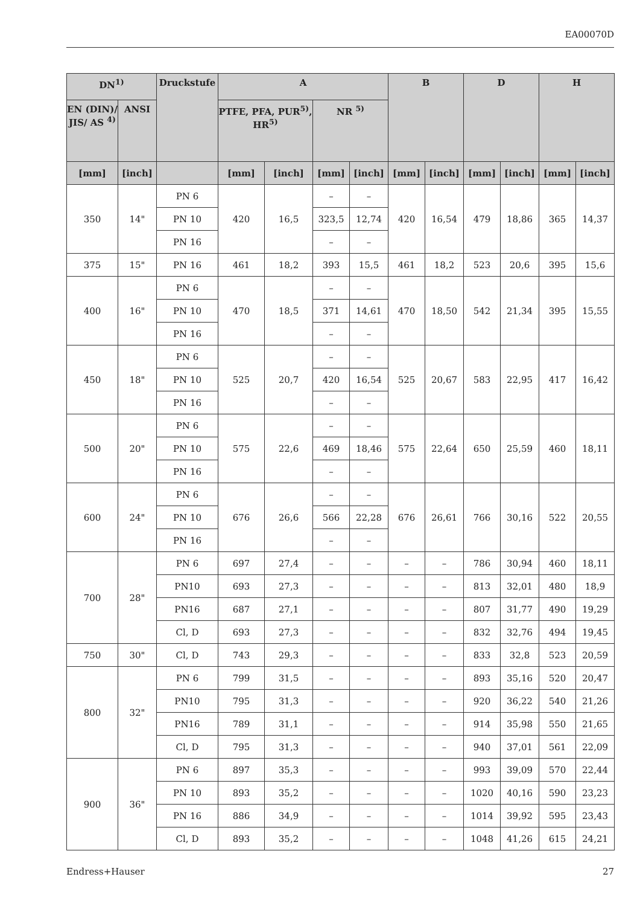EA00070D
| DN<sup>1)</sup> | | Druckstufe | A | | | | B | | D | | H | |
| --- | --- | --- | --- | --- | --- | --- | --- | --- | --- | --- | --- | --- |
| EN (DIN)/ JIS/ AS <sup>4)</sup> | ANSI | | PTFE, PFA, PUR<sup>5)</sup>, HR<sup>5)</sup> | | NR <sup>5)</sup> | | | | | | | |
| [mm] | [inch] | | [mm] | [inch] | [mm] | [inch] | [mm] | [inch] | [mm] | [inch] | [mm] | [inch] |
| 350 | 14" | PN 6 | 420 | 16,5 | – | – | 420 | 16,54 | 479 | 18,86 | 365 | 14,37 |
| | | PN 10 | | | 323,5 | 12,74 | | | | | | |
| | | PN 16 | | | – | – | | | | | | |
| 375 | 15" | PN 16 | 461 | 18,2 | 393 | 15,5 | 461 | 18,2 | 523 | 20,6 | 395 | 15,6 |
| 400 | 16" | PN 6 | 470 | 18,5 | – | – | 470 | 18,50 | 542 | 21,34 | 395 | 15,55 |
| | | PN 10 | | | 371 | 14,61 | | | | | | |
| | | PN 16 | | | – | – | | | | | | |
| 450 | 18" | PN 6 | 525 | 20,7 | – | – | 525 | 20,67 | 583 | 22,95 | 417 | 16,42 |
| | | PN 10 | | | 420 | 16,54 | | | | | | |
| | | PN 16 | | | – | – | | | | | | |
| 500 | 20" | PN 6 | 575 | 22,6 | – | – | 575 | 22,64 | 650 | 25,59 | 460 | 18,11 |
| | | PN 10 | | | 469 | 18,46 | | | | | | |
| | | PN 16 | | | – | – | | | | | | |
| 600 | 24" | PN 6 | 676 | 26,6 | – | – | 676 | 26,61 | 766 | 30,16 | 522 | 20,55 |
| | | PN 10 | | | 566 | 22,28 | | | | | | |
| | | PN 16 | | | – | – | | | | | | |
| 700 | 28" | PN 6 | 697 | 27,4 | – | – | – | – | 786 | 30,94 | 460 | 18,11 |
| | | PN10 | 693 | 27,3 | – | – | – | – | 813 | 32,01 | 480 | 18,9 |
| | | PN16 | 687 | 27,1 | – | – | – | – | 807 | 31,77 | 490 | 19,29 |
| | | Cl, D | 693 | 27,3 | – | – | – | – | 832 | 32,76 | 494 | 19,45 |
| 750 | 30" | Cl, D | 743 | 29,3 | – | – | – | – | 833 | 32,8 | 523 | 20,59 |
| 800 | 32" | PN 6 | 799 | 31,5 | – | – | – | – | 893 | 35,16 | 520 | 20,47 |
| | | PN10 | 795 | 31,3 | – | – | – | – | 920 | 36,22 | 540 | 21,26 |
| | | PN16 | 789 | 31,1 | – | – | – | – | 914 | 35,98 | 550 | 21,65 |
| | | Cl, D | 795 | 31,3 | – | – | – | – | 940 | 37,01 | 561 | 22,09 |
| 900 | 36" | PN 6 | 897 | 35,3 | – | – | – | – | 993 | 39,09 | 570 | 22,44 |
| | | PN 10 | 893 | 35,2 | – | – | – | – | 1020 | 40,16 | 590 | 23,23 |
| | | PN 16 | 886 | 34,9 | – | – | – | – | 1014 | 39,92 | 595 | 23,43 |
| | | Cl, D | 893 | 35,2 | – | – | – | – | 1048 | 41,26 | 615 | 24,21 |
Endress+Hauser 27